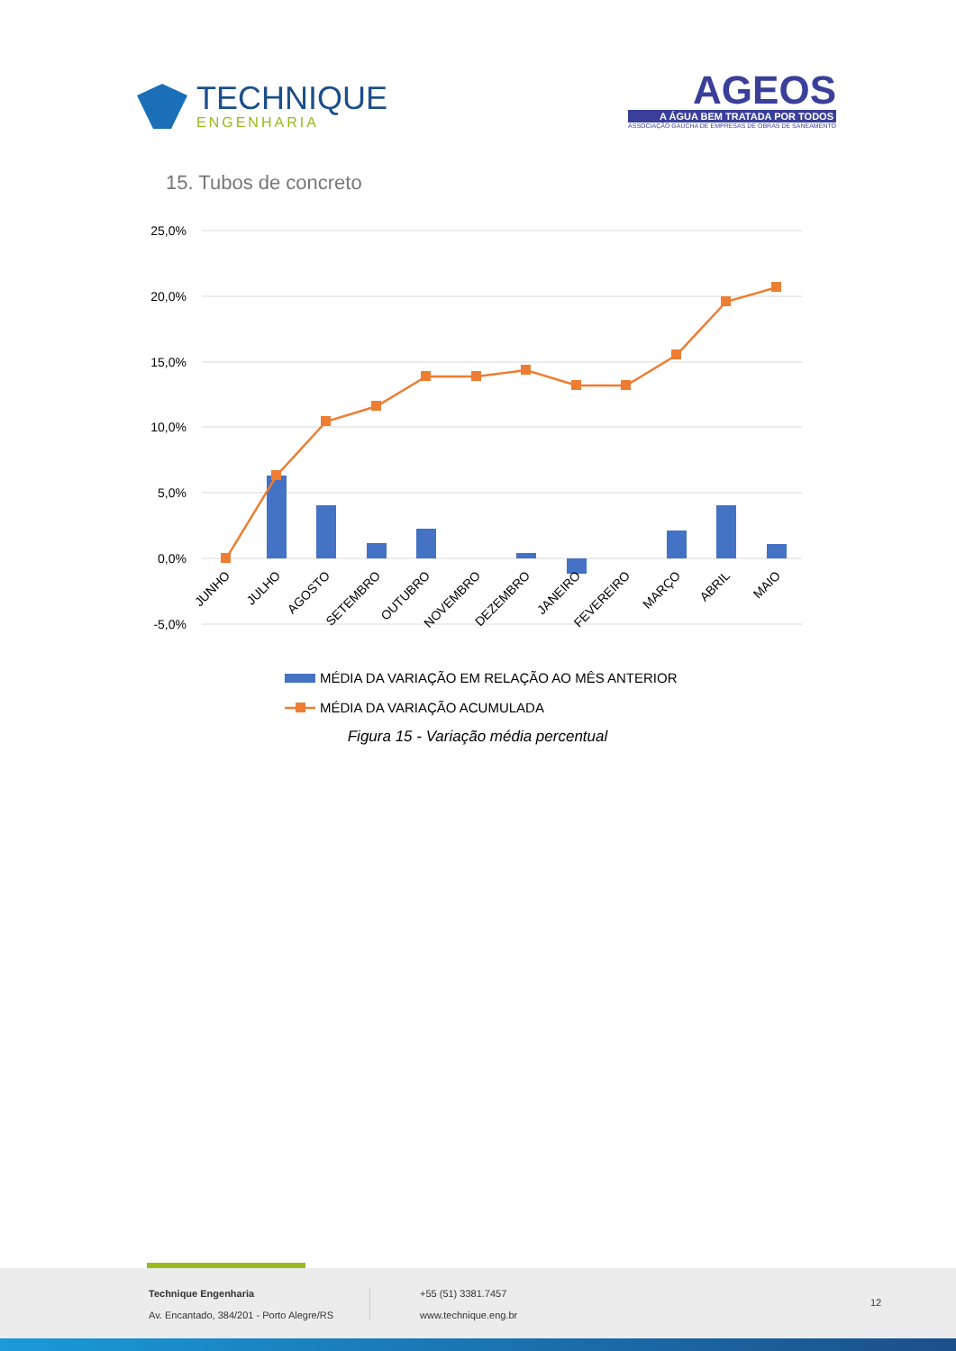TECHNIQUE
ENGENHARIA
AGEOS
A ÁGUA BEM TRATADA POR TODOS
ASSOCIAÇÃO GAÚCHA DE EMPRESAS DE OBRAS DE SANEAMENTO
15. Tubos de concreto
25,0%
20,0%
15,0%
10,0%
5,0%
0,0%
-5,0%
JUNHO
JULHO
AGOSTO
SETEMBRO
OUTUBRO
NOVEMBRO
DEZEMBRO
JANEIRO
FEVEREIRO
MARÇO
ABRIL
MAIO
MÉDIA DA VARIAÇÃO EM RELAÇÃO AO MÊS ANTERIOR
MÉDIA DA VARIAÇÃO ACUMULADA
Figura 15 - Variação média percentual
Technique Engenharia
Av. Encantado, 384/201 - Porto Alegre/RS
+55 (51) 3381.7457
www.technique.eng.br
12